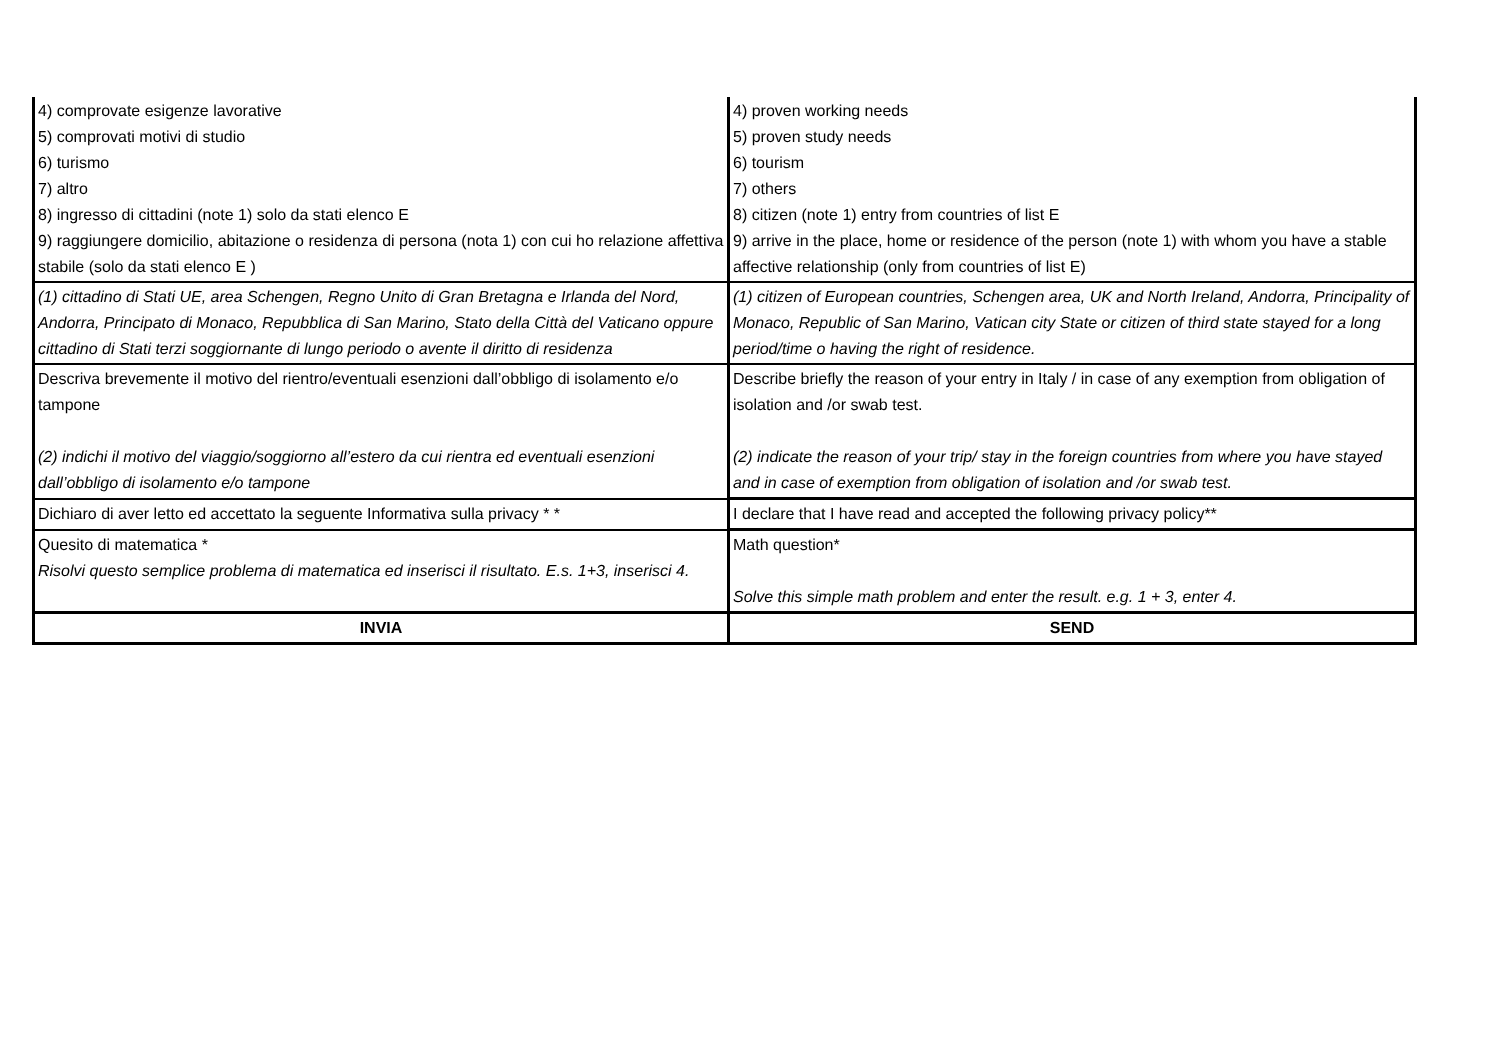| 4) comprovate esigenze lavorative 5) comprovati motivi di studio 6) turismo 7) altro 8) ingresso di cittadini (note 1) solo da stati elenco E 9) raggiungere domicilio, abitazione o residenza di persona (nota 1) con cui ho relazione affettiva stabile (solo da stati elenco E ) | 4) proven working needs 5) proven study needs 6) tourism 7) others 8) citizen (note 1) entry from countries of list E 9) arrive in the place, home or residence of the person (note 1) with whom you have a stable affective relationship (only from countries of list E) |
| (1) cittadino di Stati UE, area Schengen, Regno Unito di Gran Bretagna e Irlanda del Nord, Andorra, Principato di Monaco, Repubblica di San Marino, Stato della Città del Vaticano oppure cittadino di Stati terzi soggiornante di lungo periodo o avente il diritto di residenza | (1) citizen of European countries, Schengen area, UK and North Ireland, Andorra, Principality of Monaco, Republic of San Marino, Vatican city State or citizen of third state stayed for a long period/time o having the right of residence. |
| Descriva brevemente il motivo del rientro/eventuali esenzioni dall’obbligo di isolamento e/o tampone (2) indichi il motivo del viaggio/soggiorno all’estero da cui rientra ed eventuali esenzioni dall’obbligo di isolamento e/o tampone | Describe briefly the reason of your entry in Italy / in case of any exemption from obligation of isolation and /or swab test. (2) indicate the reason of your trip/ stay in the foreign countries from where you have stayed and in case of exemption from obligation of isolation and /or swab test. |
| Dichiaro di aver letto ed accettato la seguente Informativa sulla privacy * * | I declare that I have read and accepted the following privacy policy** |
| Quesito di matematica * Risolvi questo semplice problema di matematica ed inserisci il risultato. E.s. 1+3, inserisci 4. | Math question* Solve this simple math problem and enter the result. e.g. 1 + 3, enter 4. |
| INVIA | SEND |